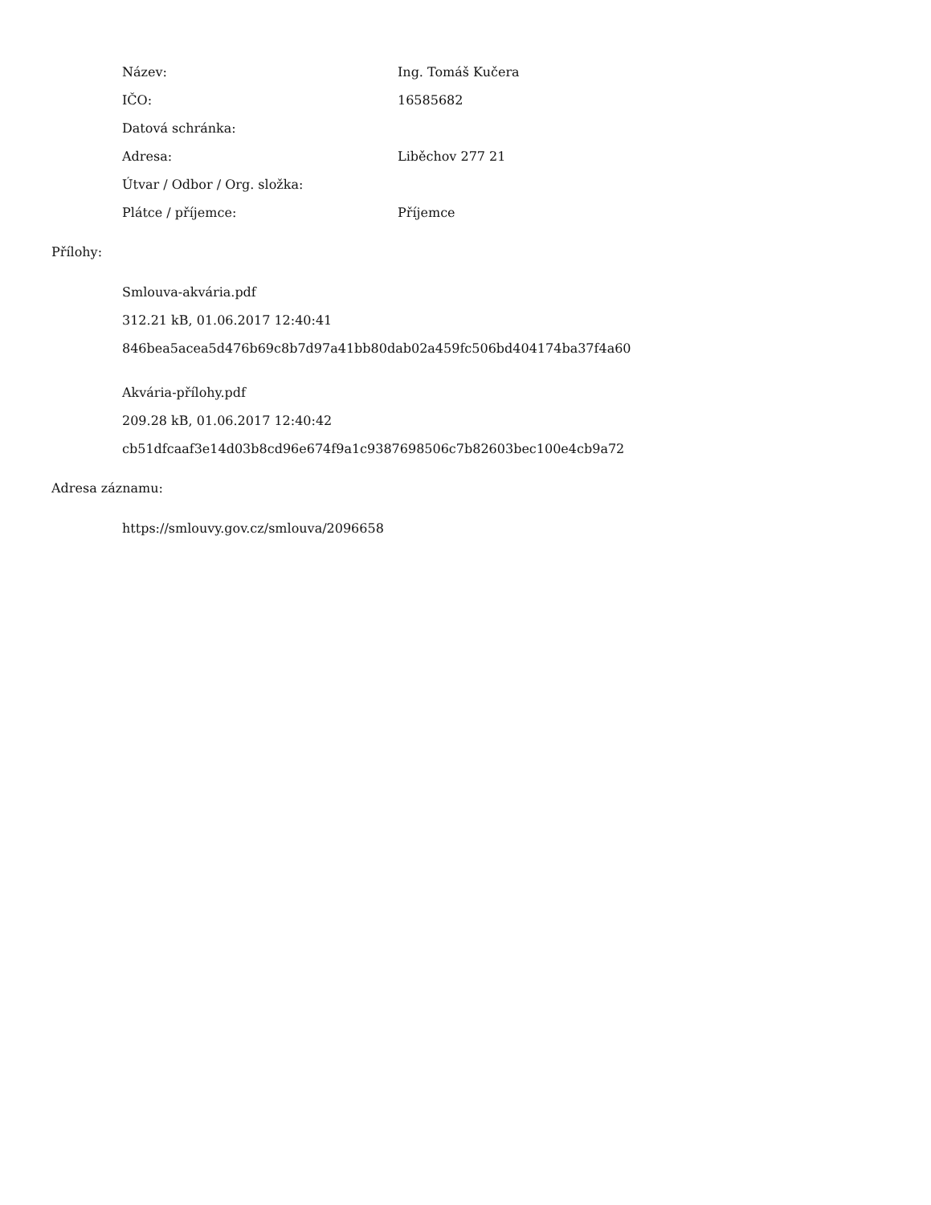| Název: | Ing. Tomáš Kučera |
| IČO: | 16585682 |
| Datová schránka: | |
| Adresa: | Liběchov 277 21 |
| Útvar / Odbor / Org. složka: | |
| Plátce / příjemce: | Příjemce |
Přílohy:
Smlouva-akvária.pdf
312.21 kB, 01.06.2017 12:40:41
846bea5acea5d476b69c8b7d97a41bb80dab02a459fc506bd404174ba37f4a60
Akvária-přílohy.pdf
209.28 kB, 01.06.2017 12:40:42
cb51dfcaaf3e14d03b8cd96e674f9a1c9387698506c7b82603bec100e4cb9a72
Adresa záznamu:
https://smlouvy.gov.cz/smlouva/2096658